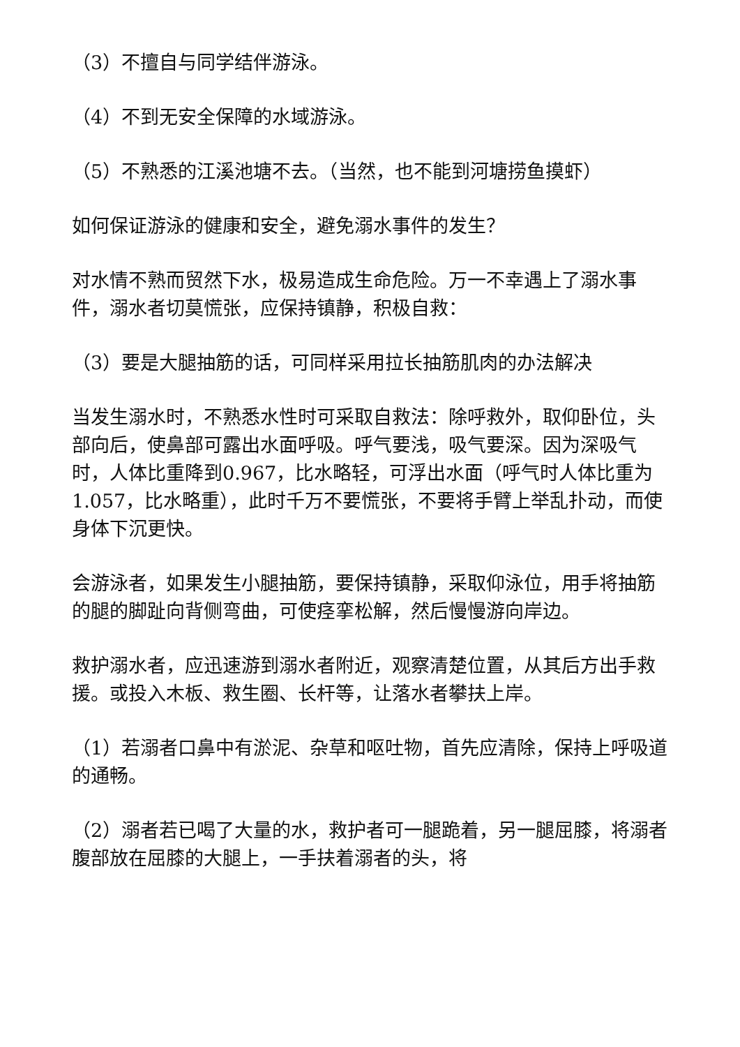（3）不擅自与同学结伴游泳。
（4）不到无安全保障的水域游泳。
（5）不熟悉的江溪池塘不去。（当然，也不能到河塘捞鱼摸虾）
如何保证游泳的健康和安全，避免溺水事件的发生？
对水情不熟而贸然下水，极易造成生命危险。万一不幸遇上了溺水事件，溺水者切莫慌张，应保持镇静，积极自救：
（3）要是大腿抽筋的话，可同样采用拉长抽筋肌肉的办法解决
当发生溺水时，不熟悉水性时可采取自救法：除呼救外，取仰卧位，头部向后，使鼻部可露出水面呼吸。呼气要浅，吸气要深。因为深吸气时，人体比重降到0.967，比水略轻，可浮出水面（呼气时人体比重为1.057，比水略重），此时千万不要慌张，不要将手臂上举乱扑动，而使身体下沉更快。
会游泳者，如果发生小腿抽筋，要保持镇静，采取仰泳位，用手将抽筋的腿的脚趾向背侧弯曲，可使痉挛松解，然后慢慢游向岸边。
救护溺水者，应迅速游到溺水者附近，观察清楚位置，从其后方出手救援。或投入木板、救生圈、长杆等，让落水者攀扶上岸。
（1）若溺者口鼻中有淤泥、杂草和呕吐物，首先应清除，保持上呼吸道的通畅。
（2）溺者若已喝了大量的水，救护者可一腿跪着，另一腿屈膝，将溺者腹部放在屈膝的大腿上，一手扶着溺者的头，将